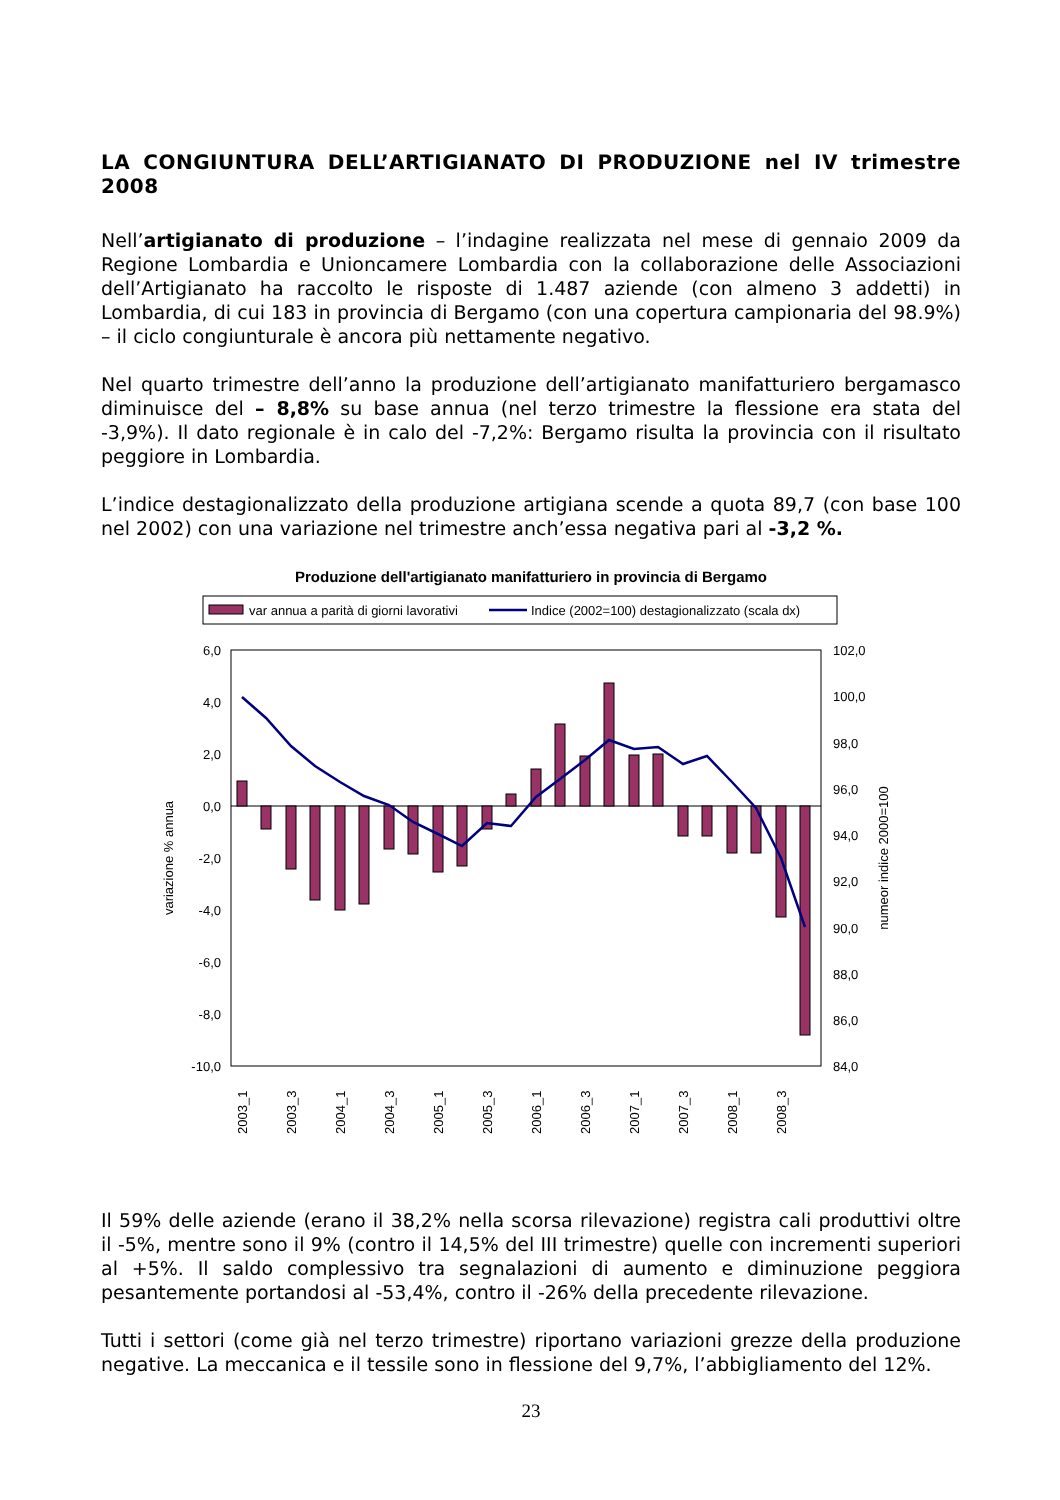LA CONGIUNTURA DELL’ARTIGIANATO DI PRODUZIONE nel IV trimestre 2008
Nell’artigianato di produzione – l’indagine realizzata nel mese di gennaio 2009 da Regione Lombardia e Unioncamere Lombardia con la collaborazione delle Associazioni dell’Artigianato ha raccolto le risposte di 1.487 aziende (con almeno 3 addetti) in Lombardia, di cui 183 in provincia di Bergamo (con una copertura campionaria del 98.9%) – il ciclo congiunturale è ancora più nettamente negativo.
Nel quarto trimestre dell’anno la produzione dell’artigianato manifatturiero bergamasco diminuisce del – 8,8% su base annua (nel terzo trimestre la flessione era stata del -3,9%). Il dato regionale è in calo del -7,2%: Bergamo risulta la provincia con il risultato peggiore in Lombardia.
L’indice destagionalizzato della produzione artigiana scende a quota 89,7 (con base 100 nel 2002) con una variazione nel trimestre anch’essa negativa pari al -3,2 %.
Produzione dell'artigianato manifatturiero in provincia di Bergamo
var annua a parità di giorni lavorativi
Indice (2002=100) destagionalizzato (scala dx)
6,0
4,0
2,0
0,0
-2,0
-4,0
-6,0
-8,0
-10,0
102,0
100,0
98,0
96,0
94,0
92,0
90,0
88,0
86,0
84,0
variazione % annua
numeor indice 2000=100
2003_1
2003_3
2004_1
2004_3
2005_1
2005_3
2006_1
2006_3
2007_1
2007_3
2008_1
2008_3
Il 59% delle aziende (erano il 38,2% nella scorsa rilevazione) registra cali produttivi oltre il -5%, mentre sono il 9% (contro il 14,5% del III trimestre) quelle con incrementi superiori al +5%. Il saldo complessivo tra segnalazioni di aumento e diminuzione peggiora pesantemente portandosi al -53,4%, contro il -26% della precedente rilevazione.
Tutti i settori (come già nel terzo trimestre) riportano variazioni grezze della produzione negative. La meccanica e il tessile sono in flessione del 9,7%, l’abbigliamento del 12%.
23